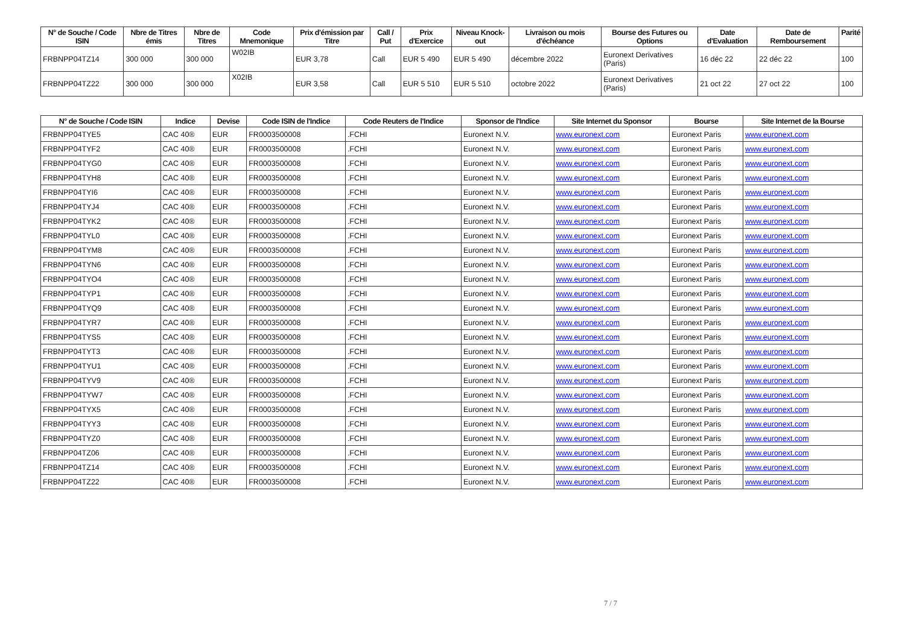| N° de Souche / Code ISIN | Nbre de Titres émis | Nbre de Titres | Code Mnemonique | Prix d'émission par Titre | Call / Put | Prix d'Exercice | Niveau Knock-out | Livraison ou mois d'échéance | Bourse des Futures ou Options | Date d'Evaluation | Date de Remboursement | Parité |
| --- | --- | --- | --- | --- | --- | --- | --- | --- | --- | --- | --- | --- |
| FRBNPP04TZ14 | 300 000 | 300 000 | W02IB | EUR 3,78 | Call | EUR 5 490 | EUR 5 490 | décembre 2022 | Euronext Derivatives (Paris) | 16 déc 22 | 22 déc 22 | 100 |
| FRBNPP04TZ22 | 300 000 | 300 000 | X02IB | EUR 3,58 | Call | EUR 5 510 | EUR 5 510 | octobre 2022 | Euronext Derivatives (Paris) | 21 oct 22 | 27 oct 22 | 100 |
| N° de Souche / Code ISIN | Indice | Devise | Code ISIN de l'Indice | Code Reuters de l'Indice | Sponsor de l'Indice | Site Internet du Sponsor | Bourse | Site Internet de la Bourse |
| --- | --- | --- | --- | --- | --- | --- | --- | --- |
| FRBNPP04TYE5 | CAC 40® | EUR | FR0003500008 | .FCHI | Euronext N.V. | www.euronext.com | Euronext Paris | www.euronext.com |
| FRBNPP04TYF2 | CAC 40® | EUR | FR0003500008 | .FCHI | Euronext N.V. | www.euronext.com | Euronext Paris | www.euronext.com |
| FRBNPP04TYG0 | CAC 40® | EUR | FR0003500008 | .FCHI | Euronext N.V. | www.euronext.com | Euronext Paris | www.euronext.com |
| FRBNPP04TYH8 | CAC 40® | EUR | FR0003500008 | .FCHI | Euronext N.V. | www.euronext.com | Euronext Paris | www.euronext.com |
| FRBNPP04TYI6 | CAC 40® | EUR | FR0003500008 | .FCHI | Euronext N.V. | www.euronext.com | Euronext Paris | www.euronext.com |
| FRBNPP04TYJ4 | CAC 40® | EUR | FR0003500008 | .FCHI | Euronext N.V. | www.euronext.com | Euronext Paris | www.euronext.com |
| FRBNPP04TYK2 | CAC 40® | EUR | FR0003500008 | .FCHI | Euronext N.V. | www.euronext.com | Euronext Paris | www.euronext.com |
| FRBNPP04TYL0 | CAC 40® | EUR | FR0003500008 | .FCHI | Euronext N.V. | www.euronext.com | Euronext Paris | www.euronext.com |
| FRBNPP04TYM8 | CAC 40® | EUR | FR0003500008 | .FCHI | Euronext N.V. | www.euronext.com | Euronext Paris | www.euronext.com |
| FRBNPP04TYN6 | CAC 40® | EUR | FR0003500008 | .FCHI | Euronext N.V. | www.euronext.com | Euronext Paris | www.euronext.com |
| FRBNPP04TYO4 | CAC 40® | EUR | FR0003500008 | .FCHI | Euronext N.V. | www.euronext.com | Euronext Paris | www.euronext.com |
| FRBNPP04TYP1 | CAC 40® | EUR | FR0003500008 | .FCHI | Euronext N.V. | www.euronext.com | Euronext Paris | www.euronext.com |
| FRBNPP04TYQ9 | CAC 40® | EUR | FR0003500008 | .FCHI | Euronext N.V. | www.euronext.com | Euronext Paris | www.euronext.com |
| FRBNPP04TYR7 | CAC 40® | EUR | FR0003500008 | .FCHI | Euronext N.V. | www.euronext.com | Euronext Paris | www.euronext.com |
| FRBNPP04TYS5 | CAC 40® | EUR | FR0003500008 | .FCHI | Euronext N.V. | www.euronext.com | Euronext Paris | www.euronext.com |
| FRBNPP04TYT3 | CAC 40® | EUR | FR0003500008 | .FCHI | Euronext N.V. | www.euronext.com | Euronext Paris | www.euronext.com |
| FRBNPP04TYU1 | CAC 40® | EUR | FR0003500008 | .FCHI | Euronext N.V. | www.euronext.com | Euronext Paris | www.euronext.com |
| FRBNPP04TYV9 | CAC 40® | EUR | FR0003500008 | .FCHI | Euronext N.V. | www.euronext.com | Euronext Paris | www.euronext.com |
| FRBNPP04TYW7 | CAC 40® | EUR | FR0003500008 | .FCHI | Euronext N.V. | www.euronext.com | Euronext Paris | www.euronext.com |
| FRBNPP04TYX5 | CAC 40® | EUR | FR0003500008 | .FCHI | Euronext N.V. | www.euronext.com | Euronext Paris | www.euronext.com |
| FRBNPP04TYY3 | CAC 40® | EUR | FR0003500008 | .FCHI | Euronext N.V. | www.euronext.com | Euronext Paris | www.euronext.com |
| FRBNPP04TYZ0 | CAC 40® | EUR | FR0003500008 | .FCHI | Euronext N.V. | www.euronext.com | Euronext Paris | www.euronext.com |
| FRBNPP04TZ06 | CAC 40® | EUR | FR0003500008 | .FCHI | Euronext N.V. | www.euronext.com | Euronext Paris | www.euronext.com |
| FRBNPP04TZ14 | CAC 40® | EUR | FR0003500008 | .FCHI | Euronext N.V. | www.euronext.com | Euronext Paris | www.euronext.com |
| FRBNPP04TZ22 | CAC 40® | EUR | FR0003500008 | .FCHI | Euronext N.V. | www.euronext.com | Euronext Paris | www.euronext.com |
7 / 7